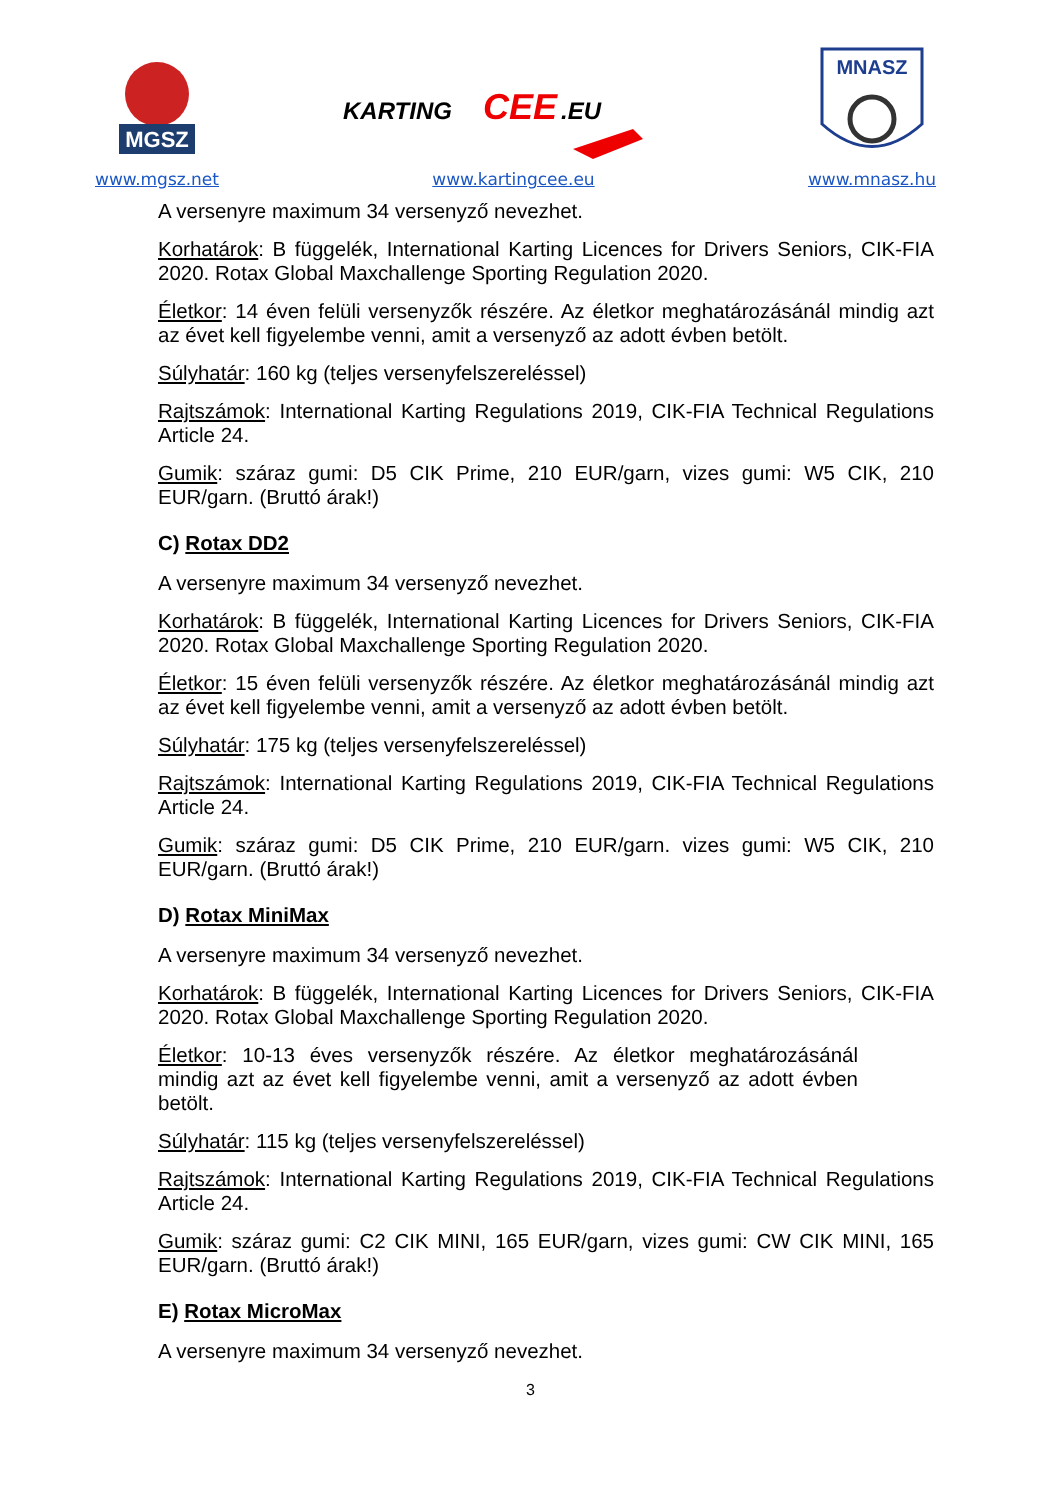MGSZ
www.mgsz.net
KARTING
CEE
.EU
www.kartingcee.eu
MNASZ
www.mnasz.hu
A versenyre maximum 34 versenyző nevezhet.
Korhatárok: B függelék, International Karting Licences for Drivers Seniors, CIK-FIA 2020. Rotax Global Maxchallenge Sporting Regulation 2020.
Életkor: 14 éven felüli versenyzők részére. Az életkor meghatározásánál mindig azt az évet kell figyelembe venni, amit a versenyző az adott évben betölt.
Súlyhatár: 160 kg (teljes versenyfelszereléssel)
Rajtszámok: International Karting Regulations 2019, CIK-FIA Technical Regulations Article 24.
Gumik: száraz gumi: D5 CIK Prime, 210 EUR/garn, vizes gumi: W5 CIK, 210 EUR/garn. (Bruttó árak!)
C) Rotax DD2
A versenyre maximum 34 versenyző nevezhet.
Korhatárok: B függelék, International Karting Licences for Drivers Seniors, CIK-FIA 2020. Rotax Global Maxchallenge Sporting Regulation 2020.
Életkor: 15 éven felüli versenyzők részére. Az életkor meghatározásánál mindig azt az évet kell figyelembe venni, amit a versenyző az adott évben betölt.
Súlyhatár: 175 kg (teljes versenyfelszereléssel)
Rajtszámok: International Karting Regulations 2019, CIK-FIA Technical Regulations Article 24.
Gumik: száraz gumi: D5 CIK Prime, 210 EUR/garn. vizes gumi: W5 CIK, 210 EUR/garn. (Bruttó árak!)
D) Rotax MiniMax
A versenyre maximum 34 versenyző nevezhet.
Korhatárok: B függelék, International Karting Licences for Drivers Seniors, CIK-FIA 2020. Rotax Global Maxchallenge Sporting Regulation 2020.
Életkor: 10-13 éves versenyzők részére. Az életkor meghatározásánál mindig azt az évet kell figyelembe venni, amit a versenyző az adott évben betölt.
Súlyhatár: 115 kg (teljes versenyfelszereléssel)
Rajtszámok: International Karting Regulations 2019, CIK-FIA Technical Regulations Article 24.
Gumik: száraz gumi: C2 CIK MINI, 165 EUR/garn, vizes gumi: CW CIK MINI, 165 EUR/garn. (Bruttó árak!)
E) Rotax MicroMax
A versenyre maximum 34 versenyző nevezhet.
3